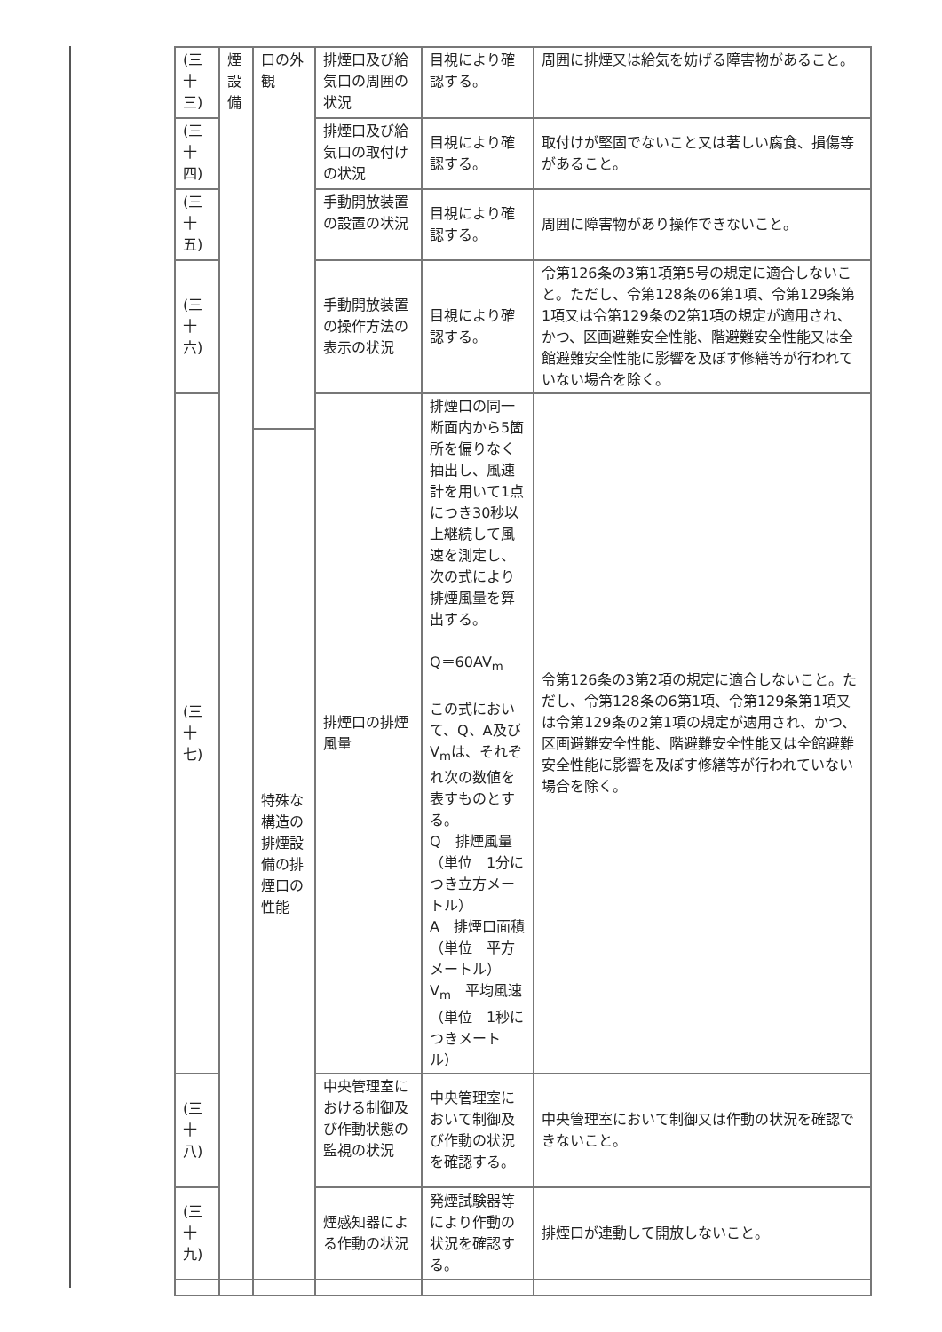| (三十三) | 煙設備 | 口の外観 | 排煙口及び給気口の周囲の状況 | 目視により確認する。 | 周囲に排煙又は給気を妨げる障害物があること。 |
| (三十四) | | | 排煙口及び給気口の取付けの状況 | 目視により確認する。 | 取付けが堅固でないこと又は著しい腐食、損傷等があること。 |
| (三十五) | | | 手動開放装置の設置の状況 | 目視により確認する。 | 周囲に障害物があり操作できないこと。 |
| (三十六) | | | 手動開放装置の操作方法の表示の状況 | 目視により確認する。 | 令第126条の3第1項第5号の規定に適合しないこと。ただし、令第128条の6第1項、令第129条第1項又は令第129条の2第1項の規定が適用され、かつ、区画避難安全性能、階避難安全性能又は全館避難安全性能に影響を及ぼす修繕等が行われていない場合を除く。 |
| (三十七) | | | 排煙口の排煙風量 | 排煙口の同一断面内から5箇所を偏りなく抽出し、風速計を用いて1点につき30秒以上継続して風速を測定し、次の式により排煙風量を算出する。 Q＝60AV<sub>m</sub> この式において、Q、A及びV<sub>m</sub>は、それぞれ次の数値を表すものとする。 Q 排煙風量（単位 1分につき立方メートル） A 排煙口面積（単位 平方メートル） V<sub>m</sub> 平均風速（単位 1秒につきメートル） | 令第126条の3第2項の規定に適合しないこと。ただし、令第128条の6第1項、令第129条第1項又は令第129条の2第1項の規定が適用され、かつ、区画避難安全性能、階避難安全性能又は全館避難安全性能に影響を及ぼす修繕等が行われていない場合を除く。 |
| | | 特殊な構造の排煙設備の排煙口の性能 | | | |
| (三十八) | | | 中央管理室における制御及び作動状態の監視の状況 | 中央管理室において制御及び作動の状況を確認する。 | 中央管理室において制御又は作動の状況を確認できないこと。 |
| (三十九) | | | 煙感知器による作動の状況 | 発煙試験器等により作動の状況を確認する。 | 排煙口が連動して開放しないこと。 |